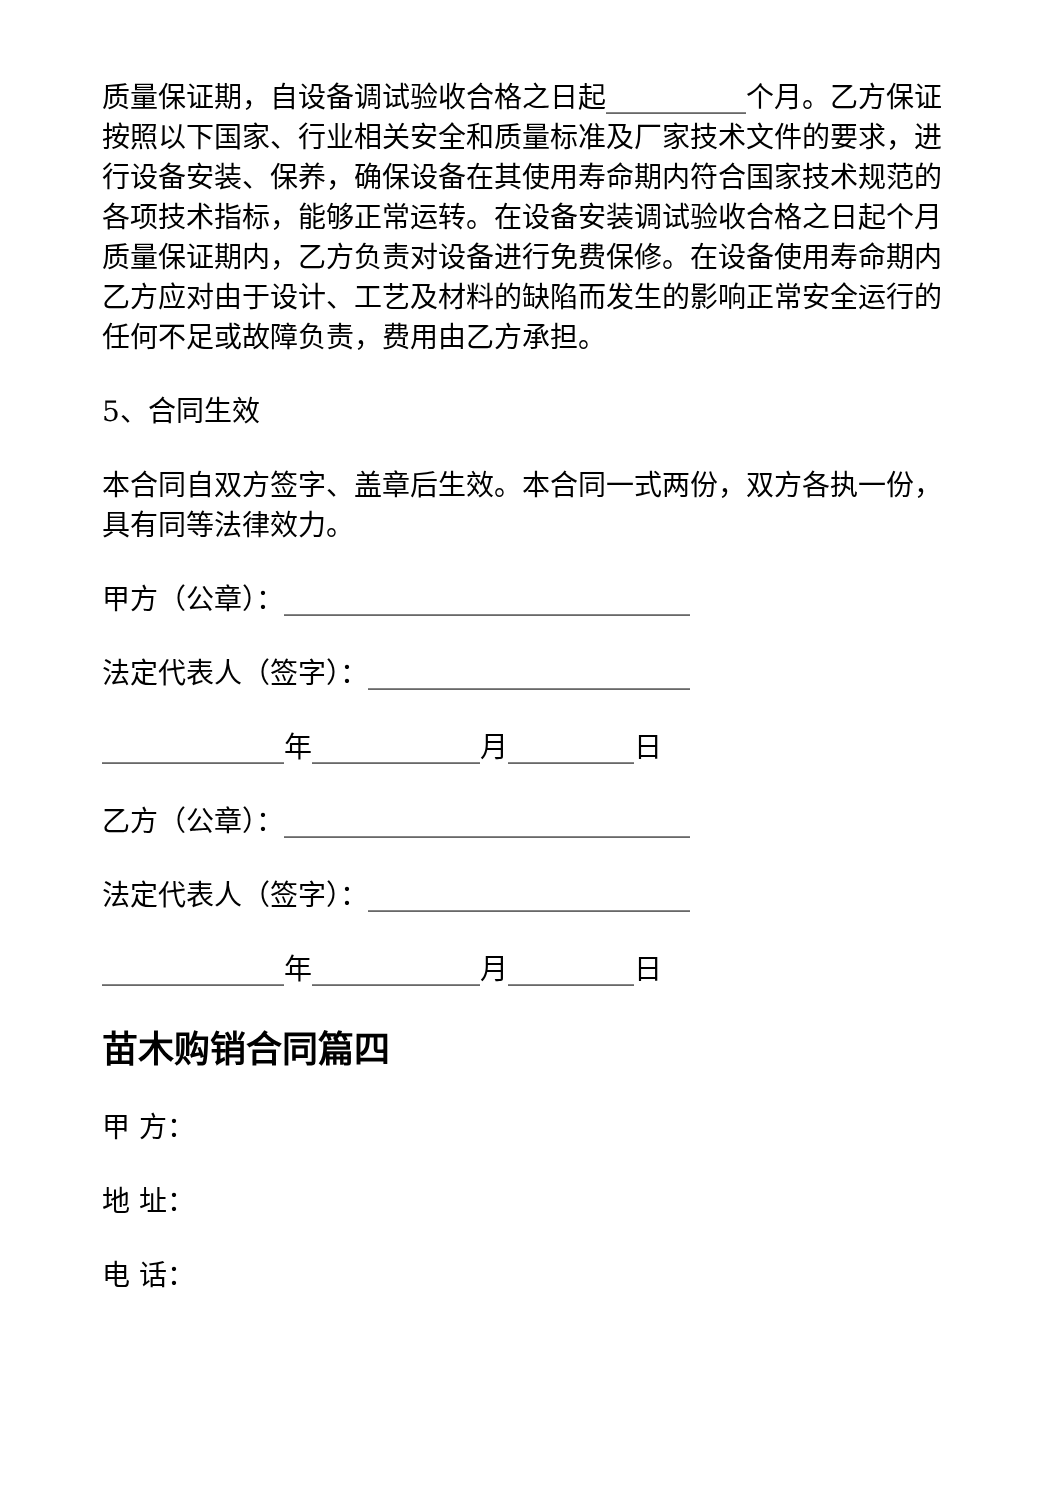质量保证期，自设备调试验收合格之日起__________个月。乙方保证按照以下国家、行业相关安全和质量标准及厂家技术文件的要求，进行设备安装、保养，确保设备在其使用寿命期内符合国家技术规范的各项技术指标，能够正常运转。在设备安装调试验收合格之日起个月质量保证期内，乙方负责对设备进行免费保修。在设备使用寿命期内乙方应对由于设计、工艺及材料的缺陷而发生的影响正常安全运行的任何不足或故障负责，费用由乙方承担。
5、合同生效
本合同自双方签字、盖章后生效。本合同一式两份，双方各执一份，具有同等法律效力。
甲方（公章）：_____________________________
法定代表人（签字）：_______________________
_____________年____________月_________日
乙方（公章）：_____________________________
法定代表人（签字）：_______________________
_____________年____________月_________日
苗木购销合同篇四
甲 方：
地 址：
电 话：